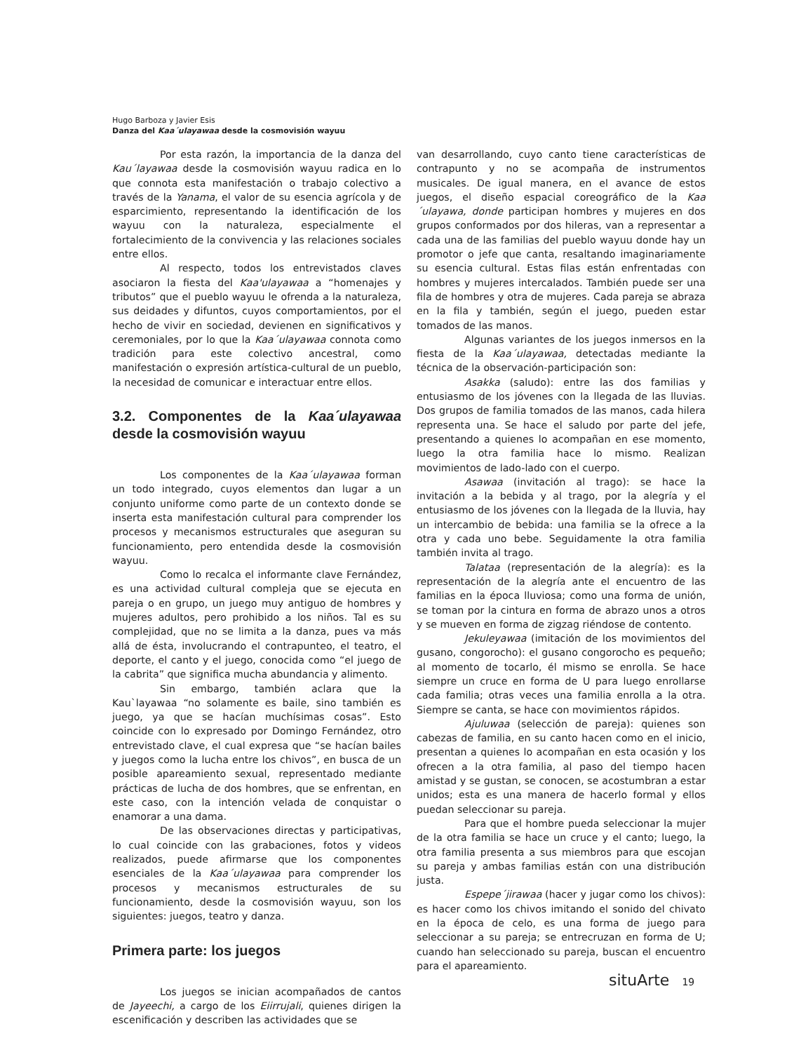Hugo Barboza y Javier Esis
Danza del Kaa´ulayawaa desde la cosmovisión wayuu
Por esta razón, la importancia de la danza del Kau´layawaa desde la cosmovisión wayuu radica en lo que connota esta manifestación o trabajo colectivo a través de la Yanama, el valor de su esencia agrícola y de esparcimiento, representando la identificación de los wayuu con la naturaleza, especialmente el fortalecimiento de la convivencia y las relaciones sociales entre ellos.
Al respecto, todos los entrevistados claves asociaron la fiesta del Kaa'ulayawaa a “homenajes y tributos” que el pueblo wayuu le ofrenda a la naturaleza, sus deidades y difuntos, cuyos comportamientos, por el hecho de vivir en sociedad, devienen en significativos y ceremoniales, por lo que la Kaa´ulayawaa connota como tradición para este colectivo ancestral, como manifestación o expresión artística-cultural de un pueblo, la necesidad de comunicar e interactuar entre ellos.
3.2. Componentes de la Kaa´ulayawaa desde la cosmovisión wayuu
Los componentes de la Kaa´ulayawaa forman un todo integrado, cuyos elementos dan lugar a un conjunto uniforme como parte de un contexto donde se inserta esta manifestación cultural para comprender los procesos y mecanismos estructurales que aseguran su funcionamiento, pero entendida desde la cosmovisión wayuu.
Como lo recalca el informante clave Fernández, es una actividad cultural compleja que se ejecuta en pareja o en grupo, un juego muy antiguo de hombres y mujeres adultos, pero prohibido a los niños. Tal es su complejidad, que no se limita a la danza, pues va más allá de ésta, involucrando el contrapunteo, el teatro, el deporte, el canto y el juego, conocida como “el juego de la cabrita” que significa mucha abundancia y alimento.
Sin embargo, también aclara que la Kau`layawaa “no solamente es baile, sino también es juego, ya que se hacían muchísimas cosas”. Esto coincide con lo expresado por Domingo Fernández, otro entrevistado clave, el cual expresa que “se hacían bailes y juegos como la lucha entre los chivos”, en busca de un posible apareamiento sexual, representado mediante prácticas de lucha de dos hombres, que se enfrentan, en este caso, con la intención velada de conquistar o enamorar a una dama.
De las observaciones directas y participativas, lo cual coincide con las grabaciones, fotos y videos realizados, puede afirmarse que los componentes esenciales de la Kaa´ulayawaa para comprender los procesos y mecanismos estructurales de su funcionamiento, desde la cosmovisión wayuu, son los siguientes: juegos, teatro y danza.
Primera parte: los juegos
Los juegos se inician acompañados de cantos de Jayeechi, a cargo de los Eiirrujali, quienes dirigen la escenificación y describen las actividades que se
van desarrollando, cuyo canto tiene características de contrapunto y no se acompaña de instrumentos musicales. De igual manera, en el avance de estos juegos, el diseño espacial coreográfico de la Kaa´ulayawa, donde participan hombres y mujeres en dos grupos conformados por dos hileras, van a representar a cada una de las familias del pueblo wayuu donde hay un promotor o jefe que canta, resaltando imaginariamente su esencia cultural. Estas filas están enfrentadas con hombres y mujeres intercalados. También puede ser una fila de hombres y otra de mujeres. Cada pareja se abraza en la fila y también, según el juego, pueden estar tomados de las manos.
Algunas variantes de los juegos inmersos en la fiesta de la Kaa´ulayawaa, detectadas mediante la técnica de la observación-participación son:
Asakka (saludo): entre las dos familias y entusiasmo de los jóvenes con la llegada de las lluvias. Dos grupos de familia tomados de las manos, cada hilera representa una. Se hace el saludo por parte del jefe, presentando a quienes lo acompañan en ese momento, luego la otra familia hace lo mismo. Realizan movimientos de lado-lado con el cuerpo.
Asawaa (invitación al trago): se hace la invitación a la bebida y al trago, por la alegría y el entusiasmo de los jóvenes con la llegada de la lluvia, hay un intercambio de bebida: una familia se la ofrece a la otra y cada uno bebe. Seguidamente la otra familia también invita al trago.
Talataa (representación de la alegría): es la representación de la alegría ante el encuentro de las familias en la época lluviosa; como una forma de unión, se toman por la cintura en forma de abrazo unos a otros y se mueven en forma de zigzag riéndose de contento.
Jekuleyawaa (imitación de los movimientos del gusano, congorocho): el gusano congorocho es pequeño; al momento de tocarlo, él mismo se enrolla. Se hace siempre un cruce en forma de U para luego enrollarse cada familia; otras veces una familia enrolla a la otra. Siempre se canta, se hace con movimientos rápidos.
Ajuluwaa (selección de pareja): quienes son cabezas de familia, en su canto hacen como en el inicio, presentan a quienes lo acompañan en esta ocasión y los ofrecen a la otra familia, al paso del tiempo hacen amistad y se gustan, se conocen, se acostumbran a estar unidos; esta es una manera de hacerlo formal y ellos puedan seleccionar su pareja.
Para que el hombre pueda seleccionar la mujer de la otra familia se hace un cruce y el canto; luego, la otra familia presenta a sus miembros para que escojan su pareja y ambas familias están con una distribución justa.
Espepe´jirawaa (hacer y jugar como los chivos): es hacer como los chivos imitando el sonido del chivato en la época de celo, es una forma de juego para seleccionar a su pareja; se entrecruzan en forma de U; cuando han seleccionado su pareja, buscan el encuentro para el apareamiento.
situArte 19